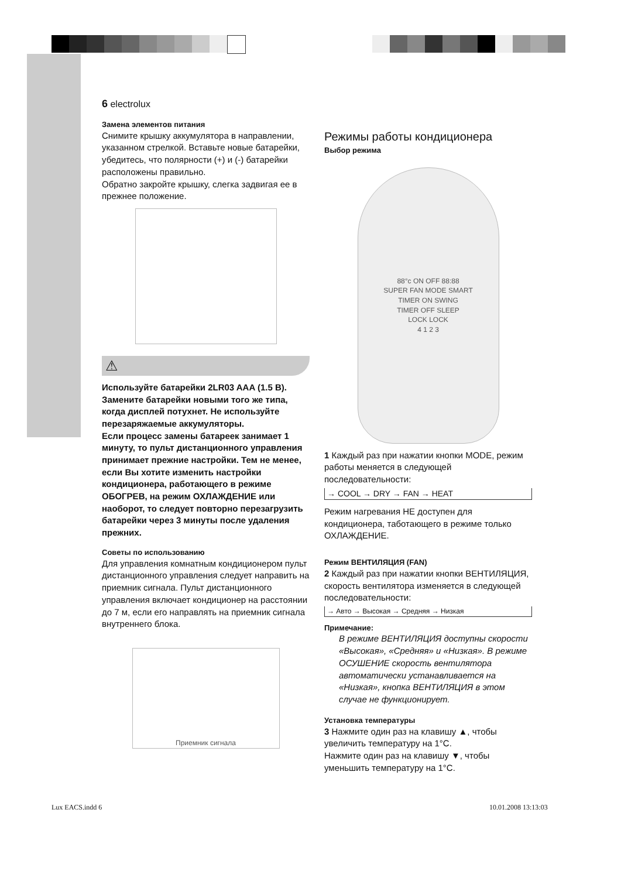6 electrolux
Замена элементов питания
Снимите крышку аккумулятора в направлении, указанном стрелкой. Вставьте новые батарейки, убедитесь, что полярности (+) и (-) батарейки расположены правильно.
Обратно закройте крышку, слегка задвигая ее в прежнее положение.
⚠
Используйте батарейки 2LR03 AAA (1.5 В). Замените батарейки новыми того же типа, когда дисплей потухнет. Не используйте перезаряжаемые аккумуляторы.
Если процесс замены батареек занимает 1 минуту, то пульт дистанционного управления принимает прежние настройки. Тем не менее, если Вы хотите изменить настройки кондиционера, работающего в режиме ОБОГРЕВ, на режим ОХЛАЖДЕНИЕ или наоборот, то следует повторно перезагрузить батарейки через 3 минуты после удаления прежних.
Советы по использованию
Для управления комнатным кондиционером пульт дистанционного управления следует направить на приемник сигнала. Пульт дистанционного управления включает кондиционер на расстоянии до 7 м, если его направлять на приемник сигнала внутреннего блока.
Приемник сигнала
Режимы работы кондиционера
Выбор режима
88°c ON OFF 88:88
SUPER FAN MODE SMART
TIMER ON SWING
TIMER OFF SLEEP
LOCK LOCK
4 1 2 3
1 Каждый раз при нажатии кнопки MODE, режим работы меняется в следующей последовательности:
→ COOL → DRY → FAN → HEAT
Режим нагревания НЕ доступен для кондиционера, таботающего в режиме только ОХЛАЖДЕНИЕ.
Режим ВЕНТИЛЯЦИЯ (FAN)
2 Каждый раз при нажатии кнопки ВЕНТИЛЯЦИЯ, скорость вентилятора изменяется в следующей последовательности:
→ Авто → Высокая → Средняя → Низкая
Примечание:
В режиме ВЕНТИЛЯЦИЯ доступны скорости «Высокая», «Средняя» и «Низкая». В режиме ОСУШЕНИЕ скорость вентилятора автоматически устанавливается на «Низкая», кнопка ВЕНТИЛЯЦИЯ в этом случае не функционирует.
Установка температуры
3 Нажмите один раз на клавишу ▲, чтобы увеличить температуру на 1°C.
Нажмите один раз на клавишу ▼, чтобы уменьшить температуру на 1°C.
Lux EACS.indd 6 10.01.2008 13:13:03